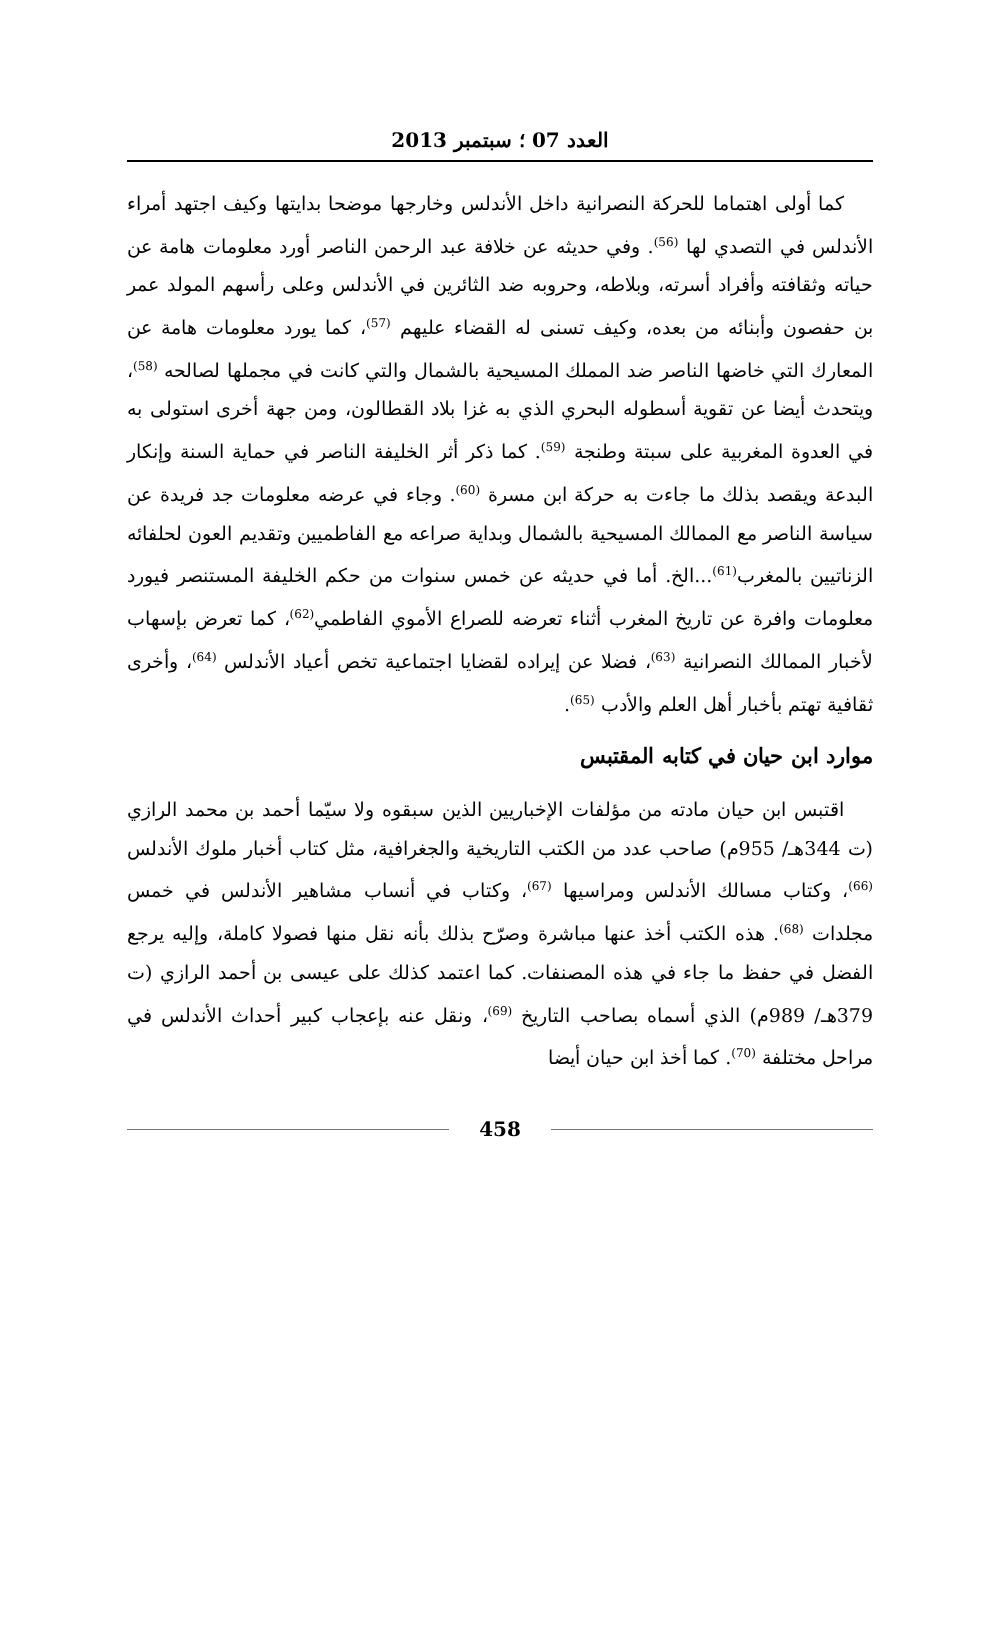العدد 07 ؛ سبتمبر 2013
كما أولى اهتماما للحركة النصرانية داخل الأندلس وخارجها موضحا بدايتها وكيف اجتهد أمراء الأندلس في التصدي لها <sup>(56)</sup>. وفي حديثه عن خلافة عبد الرحمن الناصر أورد معلومات هامة عن حياته وثقافته وأفراد أسرته، وبلاطه، وحروبه ضد الثائرين في الأندلس وعلى رأسهم المولد عمر بن حفصون وأبنائه من بعده، وكيف تسنى له القضاء عليهم <sup>(57)</sup>، كما يورد معلومات هامة عن المعارك التي خاضها الناصر ضد المملك المسيحية بالشمال والتي كانت في مجملها لصالحه <sup>(58)</sup>، ويتحدث أيضا عن تقوية أسطوله البحري الذي به غزا بلاد القطالون، ومن جهة أخرى استولى به في العدوة المغربية على سبتة وطنجة <sup>(59)</sup>. كما ذكر أثر الخليفة الناصر في حماية السنة وإنكار البدعة ويقصد بذلك ما جاءت به حركة ابن مسرة <sup>(60)</sup>. وجاء في عرضه معلومات جد فريدة عن سياسة الناصر مع الممالك المسيحية بالشمال وبداية صراعه مع الفاطميين وتقديم العون لحلفائه الزناتيين بالمغرب<sup>(61)</sup>...الخ. أما في حديثه عن خمس سنوات من حكم الخليفة المستنصر فيورد معلومات وافرة عن تاريخ المغرب أثناء تعرضه للصراع الأموي الفاطمي<sup>(62)</sup>، كما تعرض بإسهاب لأخبار الممالك النصرانية <sup>(63)</sup>، فضلا عن إيراده لقضايا اجتماعية تخص أعياد الأندلس <sup>(64)</sup>، وأخرى ثقافية تهتم بأخبار أهل العلم والأدب <sup>(65)</sup>.
موارد ابن حيان في كتابه المقتبس
اقتبس ابن حيان مادته من مؤلفات الإخباريين الذين سبقوه ولا سيّما أحمد بن محمد الرازي (ت 344هـ/ 955م) صاحب عدد من الكتب التاريخية والجغرافية، مثل كتاب أخبار ملوك الأندلس <sup>(66)</sup>، وكتاب مسالك الأندلس ومراسيها <sup>(67)</sup>، وكتاب في أنساب مشاهير الأندلس في خمس مجلدات <sup>(68)</sup>. هذه الكتب أخذ عنها مباشرة وصرّح بذلك بأنه نقل منها فصولا كاملة، وإليه يرجع الفضل في حفظ ما جاء في هذه المصنفات. كما اعتمد كذلك على عيسى بن أحمد الرازي (ت 379هـ/ 989م) الذي أسماه بصاحب التاريخ <sup>(69)</sup>، ونقل عنه بإعجاب كبير أحداث الأندلس في مراحل مختلفة <sup>(70)</sup>. كما أخذ ابن حيان أيضا
458